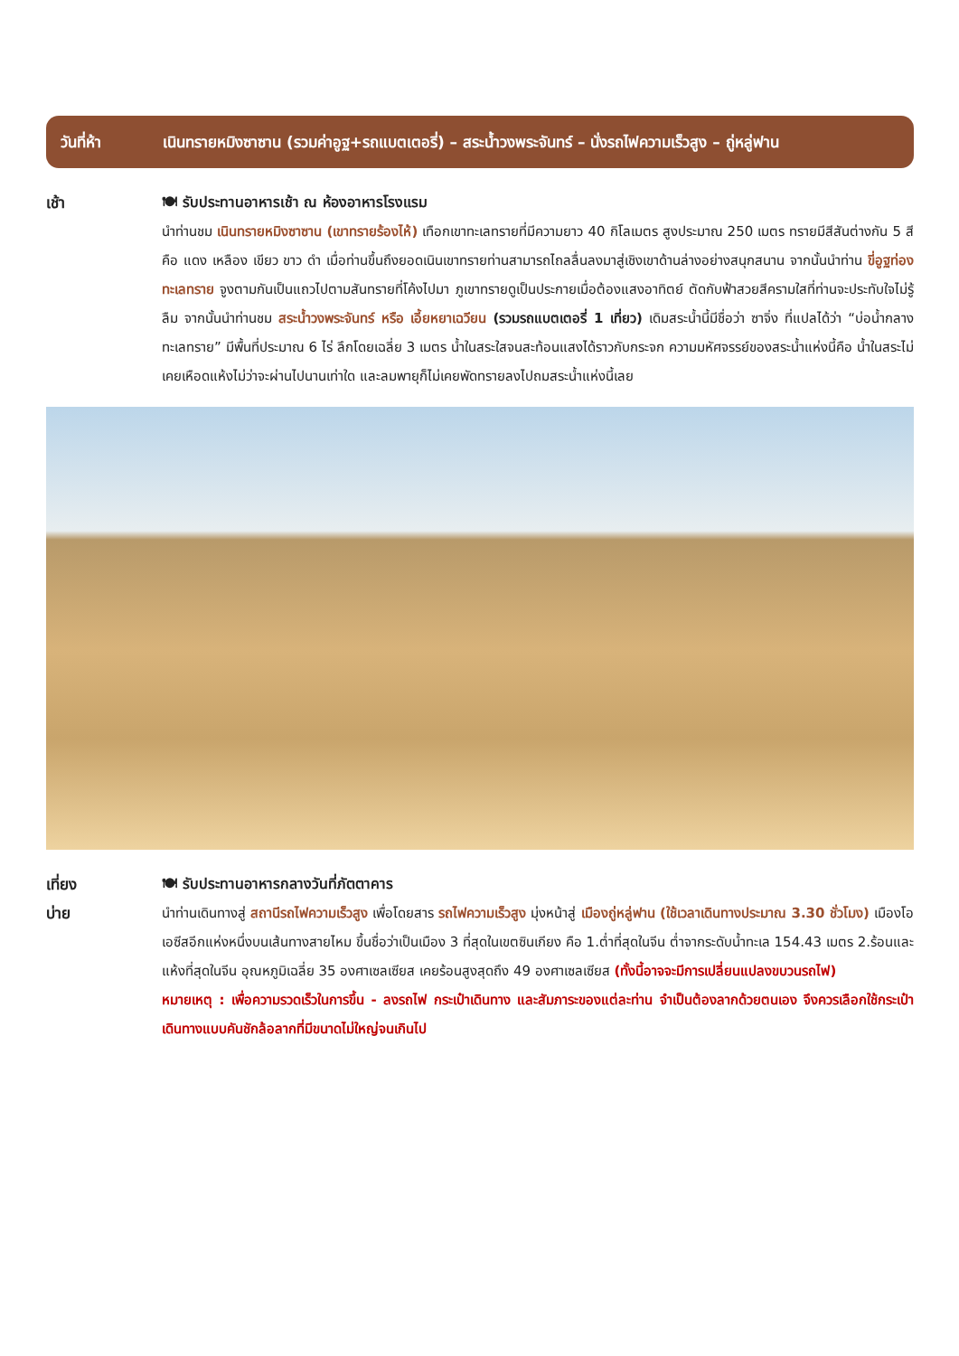วันที่ห้า เนินทรายหมิงซาซาน (รวมค่าอูฐ+รถแบตเตอรี่) – สระน้ำวงพระจันทร์ – นั่งรถไฟความเร็วสูง – ถู่หลู่ฟาน
เช้า 🍽 รับประทานอาหารเช้า ณ ห้องอาหารโรงแรม
นำท่านชม เนินทรายหมิงซาซาน (เขาทรายร้องไห้) เทือกเขาทะเลทรายที่มีความยาว 40 กิโลเมตร สูงประมาณ 250 เมตร ทรายมีสีสันต่างกัน 5 สี คือ แดง เหลือง เขียว ขาว ดำ เมื่อท่านขึ้นถึงยอดเนินเขาทรายท่านสามารถไถลลื่นลงมาสู่เชิงเขาด้านล่างอย่างสนุกสนาน จากนั้นนำท่าน ขี่อูฐท่องทะเลทราย จูงตามกันเป็นแถวไปตามสันทรายที่โค้งไปมา ภูเขาทรายดูเป็นประกายเมื่อต้องแสงอาทิตย์ ตัดกับฟ้าสวยสีครามใสที่ท่านจะประทับใจไม่รู้ลืม จากนั้นนำท่านชม สระน้ำวงพระจันทร์ หรือ เอี้ยหยาเฉวียน (รวมรถแบตเตอรี่ 1 เที่ยว) เดิมสระน้ำนี้มีชื่อว่า ซาจิ่ง ที่แปลได้ว่า “บ่อน้ำกลางทะเลทราย” มีพื้นที่ประมาณ 6 ไร่ ลึกโดยเฉลี่ย 3 เมตร น้ำในสระใสจนสะท้อนแสงได้ราวกับกระจก ความมหัศจรรย์ของสระน้ำแห่งนี้คือ น้ำในสระไม่เคยเหือดแห้งไม่ว่าจะผ่านไปนานเท่าใด และลมพายุก็ไม่เคยพัดทรายลงไปถมสระน้ำแห่งนี้เลย
เที่ยง
บ่าย
🍽 รับประทานอาหารกลางวันที่ภัตตาคาร
นำท่านเดินทางสู่ สถานีรถไฟความเร็วสูง เพื่อโดยสาร รถไฟความเร็วสูง มุ่งหน้าสู่ เมืองถู่หลู่ฟาน (ใช้เวลาเดินทางประมาณ 3.30 ชั่วโมง) เมืองโอเอซีสอีกแห่งหนึ่งบนเส้นทางสายไหม ขึ้นชื่อว่าเป็นเมือง 3 ที่สุดในเขตซินเกียง คือ 1.ต่ำที่สุดในจีน ต่ำจากระดับน้ำทะเล 154.43 เมตร 2.ร้อนและแห้งที่สุดในจีน อุณหภูมิเฉลี่ย 35 องศาเซลเซียส เคยร้อนสูงสุดถึง 49 องศาเซลเซียส (ทั้งนี้อาจจะมีการเปลี่ยนแปลงขบวนรถไฟ)
หมายเหตุ : เพื่อความรวดเร็วในการขึ้น - ลงรถไฟ กระเป๋าเดินทาง และสัมภาระของแต่ละท่าน จำเป็นต้องลากด้วยตนเอง จึงควรเลือกใช้กระเป๋าเดินทางแบบคันชักล้อลากที่มีขนาดไม่ใหญ่จนเกินไป